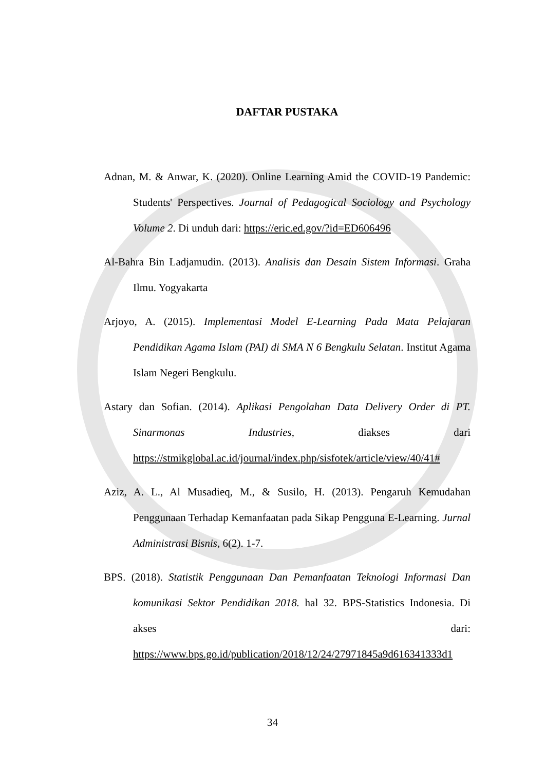DAFTAR PUSTAKA
Adnan, M. & Anwar, K. (2020). Online Learning Amid the COVID-19 Pandemic: Students' Perspectives. Journal of Pedagogical Sociology and Psychology Volume 2. Di unduh dari: https://eric.ed.gov/?id=ED606496
Al-Bahra Bin Ladjamudin. (2013). Analisis dan Desain Sistem Informasi. Graha Ilmu. Yogyakarta
Arjoyo, A. (2015). Implementasi Model E-Learning Pada Mata Pelajaran Pendidikan Agama Islam (PAI) di SMA N 6 Bengkulu Selatan. Institut Agama Islam Negeri Bengkulu.
Astary dan Sofian. (2014). Aplikasi Pengolahan Data Delivery Order di PT. Sinarmonas Industries, diakses dari https://stmikglobal.ac.id/journal/index.php/sisfotek/article/view/40/41#
Aziz, A. L., Al Musadieq, M., & Susilo, H. (2013). Pengaruh Kemudahan Penggunaan Terhadap Kemanfaatan pada Sikap Pengguna E-Learning. Jurnal Administrasi Bisnis, 6(2). 1-7.
BPS. (2018). Statistik Penggunaan Dan Pemanfaatan Teknologi Informasi Dan komunikasi Sektor Pendidikan 2018. hal 32. BPS-Statistics Indonesia. Di akses dari: https://www.bps.go.id/publication/2018/12/24/27971845a9d616341333d1
34